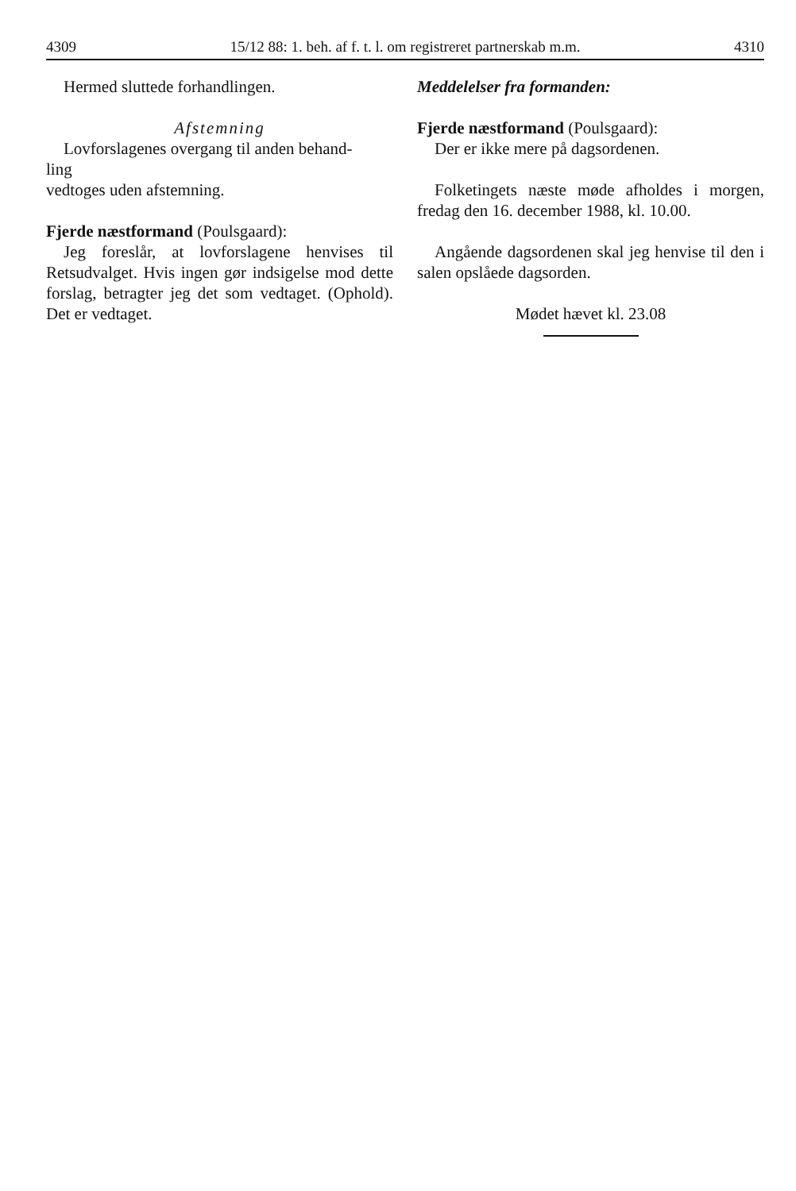4309 15/12 88: 1. beh. af f. t. l. om registreret partnerskab m.m. 4310
Hermed sluttede forhandlingen.
Afstemning
Lovforslagenes overgang til anden behand-
ling
vedtoges uden afstemning.
Fjerde næstformand (Poulsgaard):
Jeg foreslår, at lovforslagene henvises til Retsudvalget. Hvis ingen gør indsigelse mod dette forslag, betragter jeg det som vedtaget. (Ophold). Det er vedtaget.
Meddelelser fra formanden:
Fjerde næstformand (Poulsgaard):
Der er ikke mere på dagsordenen.
Folketingets næste møde afholdes i morgen, fredag den 16. december 1988, kl. 10.00.
Angående dagsordenen skal jeg henvise til den i salen opslåede dagsorden.
Mødet hævet kl. 23.08